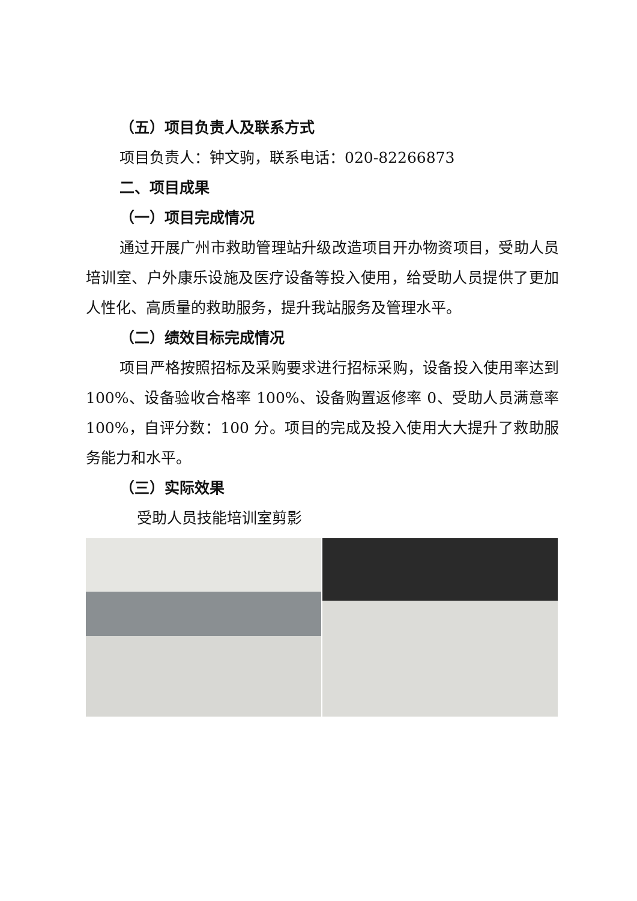（五）项目负责人及联系方式
项目负责人：钟文驹，联系电话：020-82266873
二、项目成果
（一）项目完成情况
通过开展广州市救助管理站升级改造项目开办物资项目，受助人员培训室、户外康乐设施及医疗设备等投入使用，给受助人员提供了更加人性化、高质量的救助服务，提升我站服务及管理水平。
（二）绩效目标完成情况
项目严格按照招标及采购要求进行招标采购，设备投入使用率达到 100%、设备验收合格率 100%、设备购置返修率 0、受助人员满意率 100%，自评分数：100 分。项目的完成及投入使用大大提升了救助服务能力和水平。
（三）实际效果
受助人员技能培训室剪影